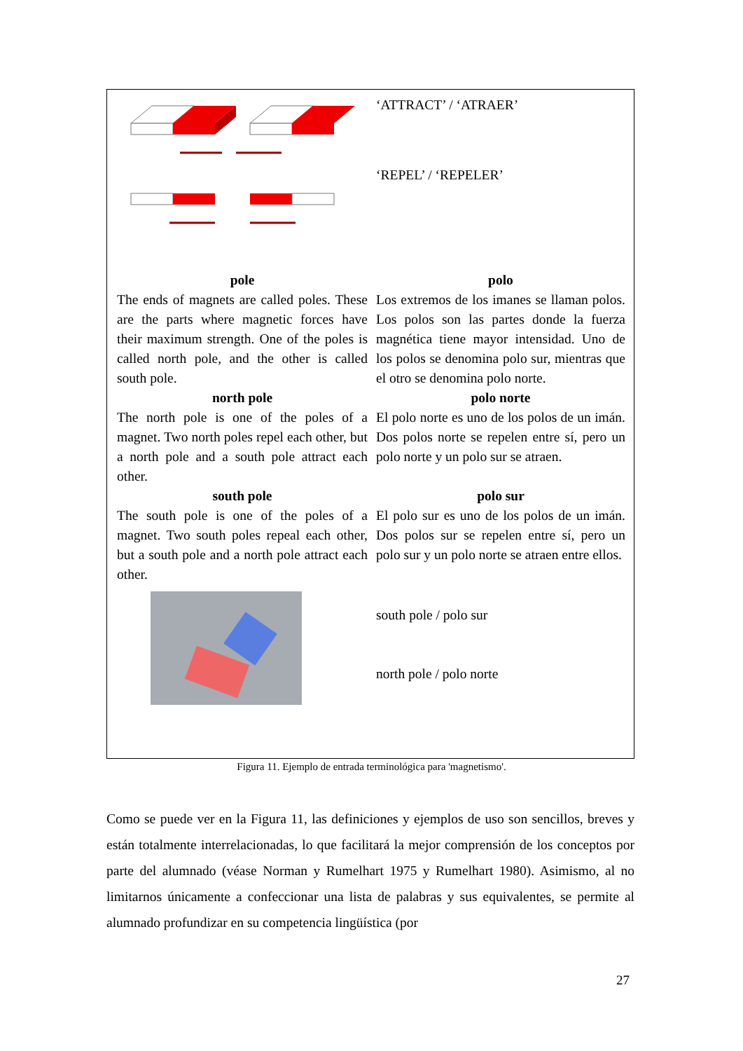| | ‘ATTRACT’ / ‘ATRAER’ |
| | ‘REPEL’ / ‘REPELER’ |
| pole | polo |
| The ends of magnets are called poles. These are the parts where magnetic forces have their maximum strength. One of the poles is called north pole, and the other is called south pole. | Los extremos de los imanes se llaman polos. Los polos son las partes donde la fuerza magnética tiene mayor intensidad. Uno de los polos se denomina polo sur, mientras que el otro se denomina polo norte. |
| north pole | polo norte |
| The north pole is one of the poles of a magnet. Two north poles repel each other, but a north pole and a south pole attract each other. | El polo norte es uno de los polos de un imán. Dos polos norte se repelen entre sí, pero un polo norte y un polo sur se atraen. |
| south pole | polo sur |
| The south pole is one of the poles of a magnet. Two south poles repeal each other, but a south pole and a north pole attract each other. | El polo sur es uno de los polos de un imán. Dos polos sur se repelen entre sí, pero un polo sur y un polo norte se atraen entre ellos. |
| | south pole / polo sur north pole / polo norte |
Figura 11. Ejemplo de entrada terminológica para 'magnetismo'.
Como se puede ver en la Figura 11, las definiciones y ejemplos de uso son sencillos, breves y están totalmente interrelacionadas, lo que facilitará la mejor comprensión de los conceptos por parte del alumnado (véase Norman y Rumelhart 1975 y Rumelhart 1980). Asimismo, al no limitarnos únicamente a confeccionar una lista de palabras y sus equivalentes, se permite al alumnado profundizar en su competencia lingüística (por
27